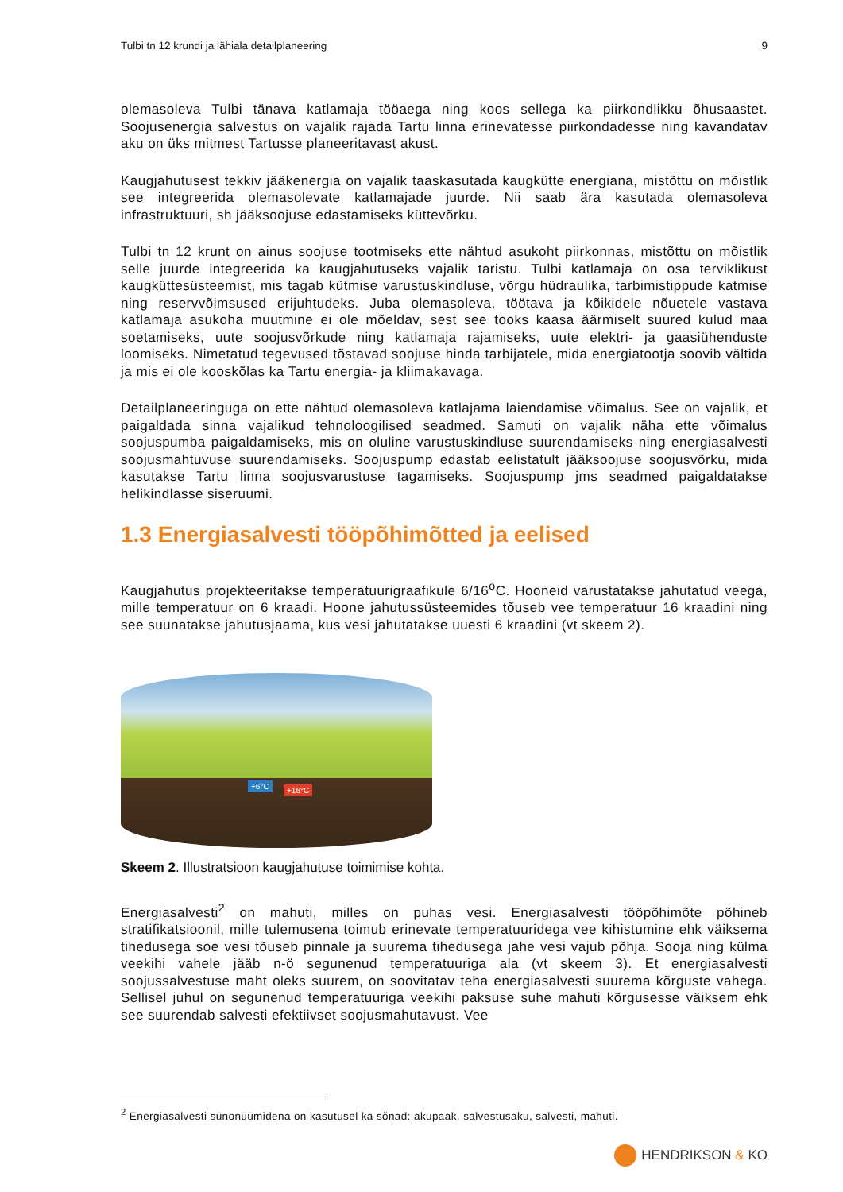Tulbi tn 12 krundi ja lähiala detailplaneering 9
olemasoleva Tulbi tänava katlamaja tööaega ning koos sellega ka piirkondlikku õhusaastet. Soojusenergia salvestus on vajalik rajada Tartu linna erinevatesse piirkondadesse ning kavandatav aku on üks mitmest Tartusse planeeritavast akust.
Kaugjahutusest tekkiv jääkenergia on vajalik taaskasutada kaugkütte energiana, mistõttu on mõistlik see integreerida olemasolevate katlamajade juurde. Nii saab ära kasutada olemasoleva infrastruktuuri, sh jääksoojuse edastamiseks küttevõrku.
Tulbi tn 12 krunt on ainus soojuse tootmiseks ette nähtud asukoht piirkonnas, mistõttu on mõistlik selle juurde integreerida ka kaugjahutuseks vajalik taristu. Tulbi katlamaja on osa terviklikust kaugküttesüsteemist, mis tagab kütmise varustuskindluse, võrgu hüdraulika, tarbimistippude katmise ning reservvõimsused erijuhtudeks. Juba olemasoleva, töötava ja kõikidele nõuetele vastava katlamaja asukoha muutmine ei ole mõeldav, sest see tooks kaasa äärmiselt suured kulud maa soetamiseks, uute soojusvõrkude ning katlamaja rajamiseks, uute elektri- ja gaasiühenduste loomiseks. Nimetatud tegevused tõstavad soojuse hinda tarbijatele, mida energiatootja soovib vältida ja mis ei ole kooskõlas ka Tartu energia- ja kliimakavaga.
Detailplaneeringuga on ette nähtud olemasoleva katlajama laiendamise võimalus. See on vajalik, et paigaldada sinna vajalikud tehnoloogilised seadmed. Samuti on vajalik näha ette võimalus soojuspumba paigaldamiseks, mis on oluline varustuskindluse suurendamiseks ning energiasalvesti soojusmahtuvuse suurendamiseks. Soojuspump edastab eelistatult jääksoojuse soojusvõrku, mida kasutakse Tartu linna soojusvarustuse tagamiseks. Soojuspump jms seadmed paigaldatakse helikindlasse siseruumi.
1.3 Energiasalvesti tööpõhimõtted ja eelised
Kaugjahutus projekteeritakse temperatuurigraafikule 6/16<sup>o</sup>C. Hooneid varustatakse jahutatud veega, mille temperatuur on 6 kraadi. Hoone jahutussüsteemides tõuseb vee temperatuur 16 kraadini ning see suunatakse jahutusjaama, kus vesi jahutatakse uuesti 6 kraadini (vt skeem 2).
+6°C +16°C
Skeem 2. Illustratsioon kaugjahutuse toimimise kohta.
Energiasalvesti<sup>2</sup> on mahuti, milles on puhas vesi. Energiasalvesti tööpõhimõte põhineb stratifikatsioonil, mille tulemusena toimub erinevate temperatuuridega vee kihistumine ehk väiksema tihedusega soe vesi tõuseb pinnale ja suurema tihedusega jahe vesi vajub põhja. Sooja ning külma veekihi vahele jääb n-ö segunenud temperatuuriga ala (vt skeem 3). Et energiasalvesti soojussalvestuse maht oleks suurem, on soovitatav teha energiasalvesti suurema kõrguste vahega. Sellisel juhul on segunenud temperatuuriga veekihi paksuse suhe mahuti kõrgusesse väiksem ehk see suurendab salvesti efektiivset soojusmahutavust. Vee
<sup>2</sup> Energiasalvesti sünonüümidena on kasutusel ka sõnad: akupaak, salvestusaku, salvesti, mahuti.
HENDRIKSON & KO